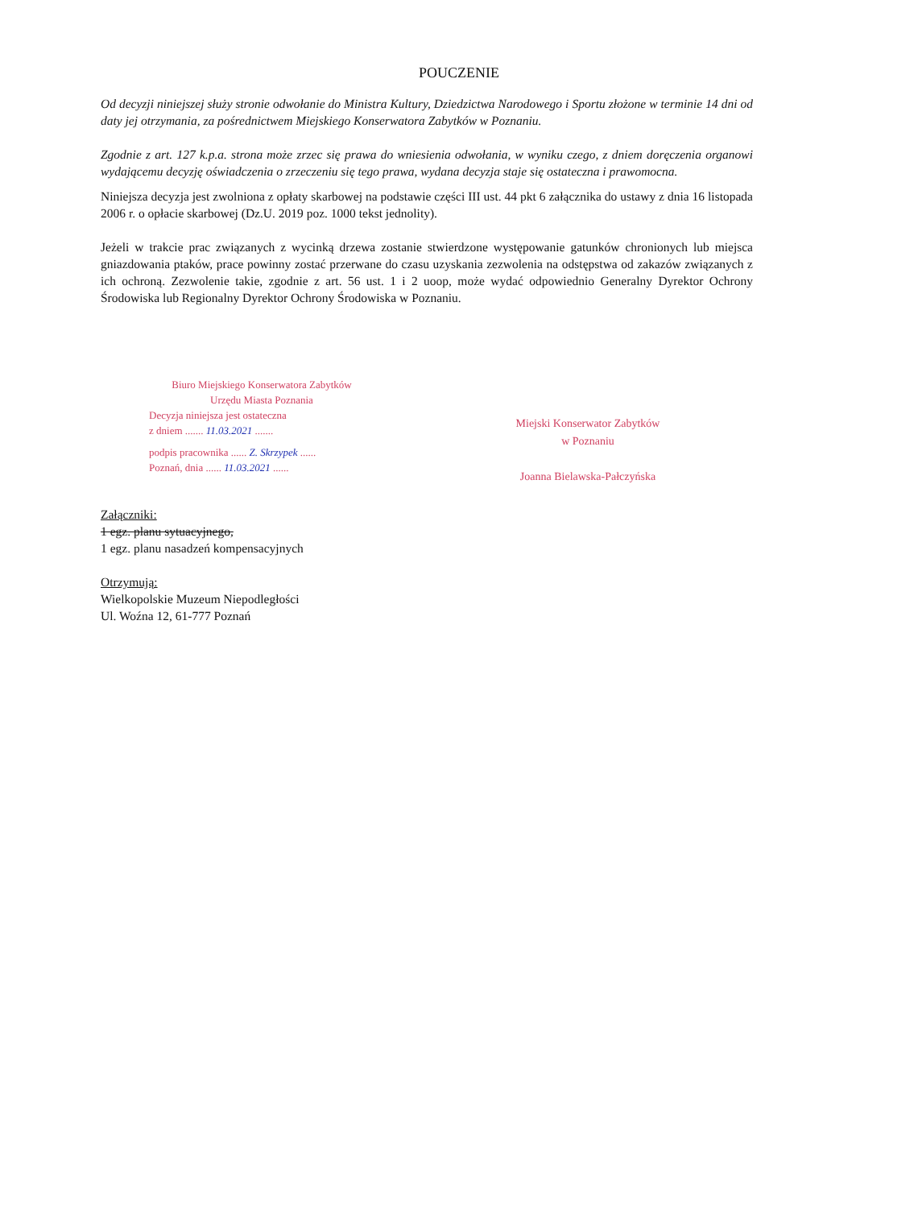POUCZENIE
Od decyzji niniejszej służy stronie odwołanie do Ministra Kultury, Dziedzictwa Narodowego i Sportu złożone w terminie 14 dni od daty jej otrzymania, za pośrednictwem Miejskiego Konserwatora Zabytków w Poznaniu.
Zgodnie z art. 127 k.p.a. strona może zrzec się prawa do wniesienia odwołania, w wyniku czego, z dniem doręczenia organowi wydającemu decyzję oświadczenia o zrzeczeniu się tego prawa, wydana decyzja staje się ostateczna i prawomocna.
Niniejsza decyzja jest zwolniona z opłaty skarbowej na podstawie części III ust. 44 pkt 6 załącznika do ustawy z dnia 16 listopada 2006 r. o opłacie skarbowej (Dz.U. 2019 poz. 1000 tekst jednolity).
Jeżeli w trakcie prac związanych z wycinką drzewa zostanie stwierdzone występowanie gatunków chronionych lub miejsca gniazdowania ptaków, prace powinny zostać przerwane do czasu uzyskania zezwolenia na odstępstwa od zakazów związanych z ich ochroną. Zezwolenie takie, zgodnie z art. 56 ust. 1 i 2 uoop, może wydać odpowiednio Generalny Dyrektor Ochrony Środowiska lub Regionalny Dyrektor Ochrony Środowiska w Poznaniu.
Biuro Miejskiego Konserwatora Zabytków
Urzędu Miasta Poznania
Decyzja niniejsza jest ostateczna
z dniem ....... 11.03.2021 .......
podpis pracownika ...... Z. Skrzypek ......
Poznań, dnia ...... 11.03.2021 ......
Miejski Konserwator Zabytków
w Poznaniu
Joanna Bielawska-Pałczyńska
Załączniki:
1 egz. planu sytuacyjnego,
1 egz. planu nasadzeń kompensacyjnych
Otrzymują:
Wielkopolskie Muzeum Niepodległości
Ul. Woźna 12, 61-777 Poznań